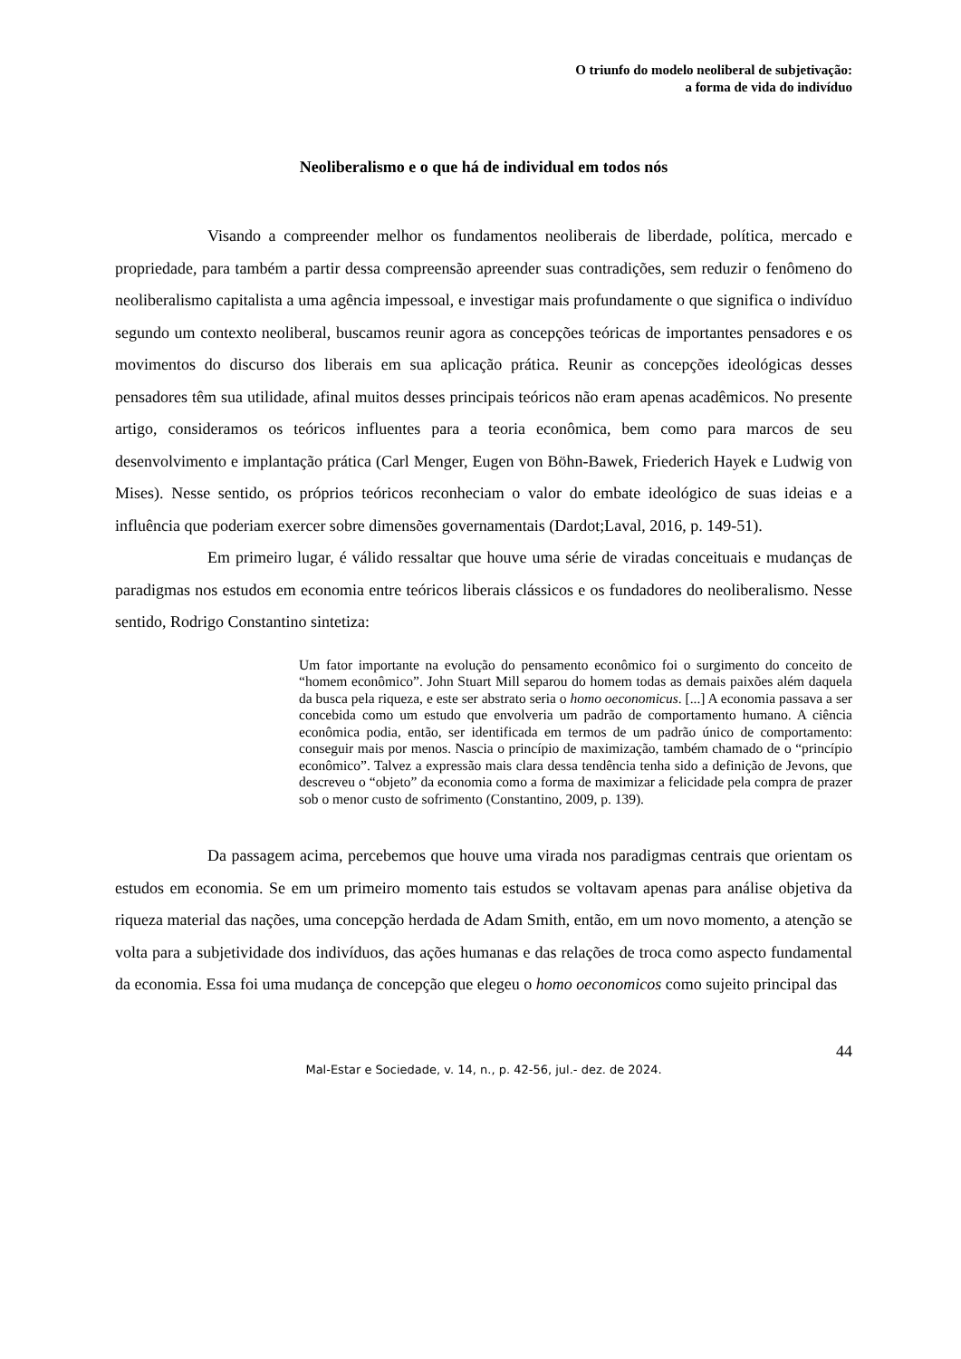O triunfo do modelo neoliberal de subjetivação:
a forma de vida do indivíduo
Neoliberalismo e o que há de individual em todos nós
Visando a compreender melhor os fundamentos neoliberais de liberdade, política, mercado e propriedade, para também a partir dessa compreensão apreender suas contradições, sem reduzir o fenômeno do neoliberalismo capitalista a uma agência impessoal, e investigar mais profundamente o que significa o indivíduo segundo um contexto neoliberal, buscamos reunir agora as concepções teóricas de importantes pensadores e os movimentos do discurso dos liberais em sua aplicação prática. Reunir as concepções ideológicas desses pensadores têm sua utilidade, afinal muitos desses principais teóricos não eram apenas acadêmicos. No presente artigo, consideramos os teóricos influentes para a teoria econômica, bem como para marcos de seu desenvolvimento e implantação prática (Carl Menger, Eugen von Böhn-Bawek, Friederich Hayek e Ludwig von Mises). Nesse sentido, os próprios teóricos reconheciam o valor do embate ideológico de suas ideias e a influência que poderiam exercer sobre dimensões governamentais (Dardot;Laval, 2016, p. 149-51).
Em primeiro lugar, é válido ressaltar que houve uma série de viradas conceituais e mudanças de paradigmas nos estudos em economia entre teóricos liberais clássicos e os fundadores do neoliberalismo. Nesse sentido, Rodrigo Constantino sintetiza:
Um fator importante na evolução do pensamento econômico foi o surgimento do conceito de “homem econômico”. John Stuart Mill separou do homem todas as demais paixões além daquela da busca pela riqueza, e este ser abstrato seria o homo oeconomicus. [...] A economia passava a ser concebida como um estudo que envolveria um padrão de comportamento humano. A ciência econômica podia, então, ser identificada em termos de um padrão único de comportamento: conseguir mais por menos. Nascia o princípio de maximização, também chamado de o “princípio econômico”. Talvez a expressão mais clara dessa tendência tenha sido a definição de Jevons, que descreveu o “objeto” da economia como a forma de maximizar a felicidade pela compra de prazer sob o menor custo de sofrimento (Constantino, 2009, p. 139).
Da passagem acima, percebemos que houve uma virada nos paradigmas centrais que orientam os estudos em economia. Se em um primeiro momento tais estudos se voltavam apenas para análise objetiva da riqueza material das nações, uma concepção herdada de Adam Smith, então, em um novo momento, a atenção se volta para a subjetividade dos indivíduos, das ações humanas e das relações de troca como aspecto fundamental da economia. Essa foi uma mudança de concepção que elegeu o homo oeconomicos como sujeito principal das
44
Mal-Estar e Sociedade, v. 14, n., p. 42-56, jul.- dez. de 2024.